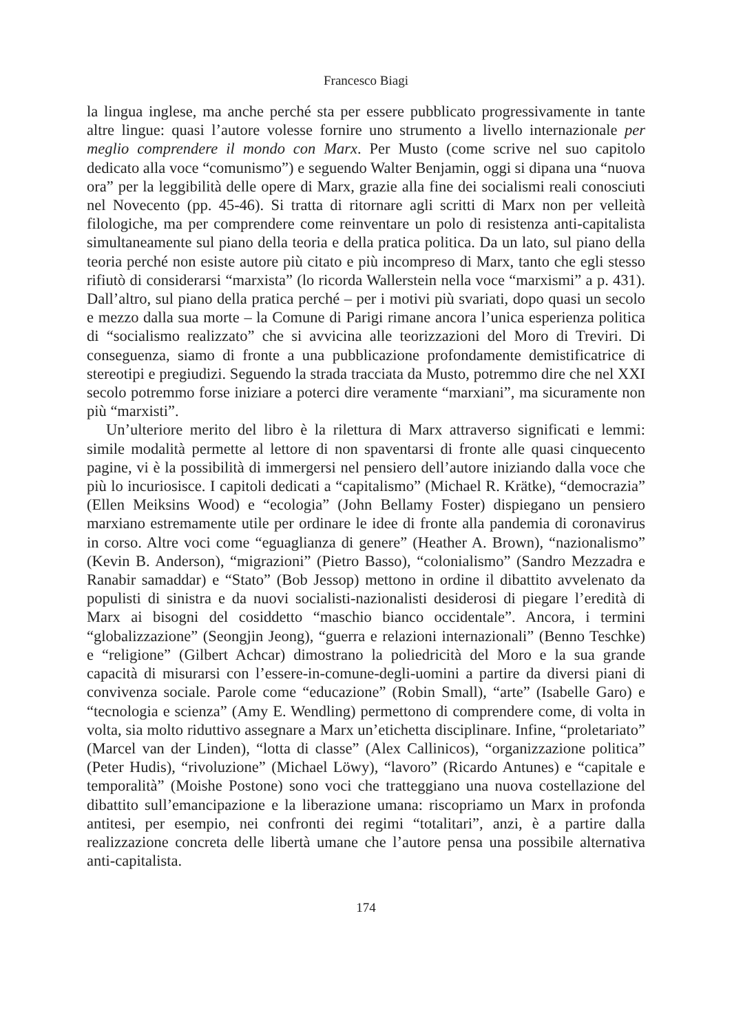Francesco Biagi
la lingua inglese, ma anche perché sta per essere pubblicato progressivamente in tante altre lingue: quasi l’autore volesse fornire uno strumento a livello internazionale per meglio comprendere il mondo con Marx. Per Musto (come scrive nel suo capitolo dedicato alla voce “comunismo”) e seguendo Walter Benjamin, oggi si dipana una “nuova ora” per la leggibilità delle opere di Marx, grazie alla fine dei socialismi reali conosciuti nel Novecento (pp. 45-46). Si tratta di ritornare agli scritti di Marx non per velleità filologiche, ma per comprendere come reinventare un polo di resistenza anti-capitalista simultaneamente sul piano della teoria e della pratica politica. Da un lato, sul piano della teoria perché non esiste autore più citato e più incompreso di Marx, tanto che egli stesso rifiutò di considerarsi “marxista” (lo ricorda Wallerstein nella voce “marxismi” a p. 431). Dall’altro, sul piano della pratica perché – per i motivi più svariati, dopo quasi un secolo e mezzo dalla sua morte – la Comune di Parigi rimane ancora l’unica esperienza politica di “socialismo realizzato” che si avvicina alle teorizzazioni del Moro di Treviri. Di conseguenza, siamo di fronte a una pubblicazione profondamente demistificatrice di stereotipi e pregiudizi. Seguendo la strada tracciata da Musto, potremmo dire che nel XXI secolo potremmo forse iniziare a poterci dire veramente “marxiani”, ma sicuramente non più “marxisti”.
Un’ulteriore merito del libro è la rilettura di Marx attraverso significati e lemmi: simile modalità permette al lettore di non spaventarsi di fronte alle quasi cinquecento pagine, vi è la possibilità di immergersi nel pensiero dell’autore iniziando dalla voce che più lo incuriosisce. I capitoli dedicati a “capitalismo” (Michael R. Krätke), “democrazia” (Ellen Meiksins Wood) e “ecologia” (John Bellamy Foster) dispiegano un pensiero marxiano estremamente utile per ordinare le idee di fronte alla pandemia di coronavirus in corso. Altre voci come “eguaglianza di genere” (Heather A. Brown), “nazionalismo” (Kevin B. Anderson), “migrazioni” (Pietro Basso), “colonialismo” (Sandro Mezzadra e Ranabir samaddar) e “Stato” (Bob Jessop) mettono in ordine il dibattito avvelenato da populisti di sinistra e da nuovi socialisti-nazionalisti desiderosi di piegare l’eredità di Marx ai bisogni del cosiddetto “maschio bianco occidentale”. Ancora, i termini “globalizzazione” (Seongjin Jeong), “guerra e relazioni internazionali” (Benno Teschke) e “religione” (Gilbert Achcar) dimostrano la poliedricità del Moro e la sua grande capacità di misurarsi con l’essere-in-comune-degli-uomini a partire da diversi piani di convivenza sociale. Parole come “educazione” (Robin Small), “arte” (Isabelle Garo) e “tecnologia e scienza” (Amy E. Wendling) permettono di comprendere come, di volta in volta, sia molto riduttivo assegnare a Marx un’etichetta disciplinare. Infine, “proletariato” (Marcel van der Linden), “lotta di classe” (Alex Callinicos), “organizzazione politica” (Peter Hudis), “rivoluzione” (Michael Löwy), “lavoro” (Ricardo Antunes) e “capitale e temporalità” (Moishe Postone) sono voci che tratteggiano una nuova costellazione del dibattito sull’emancipazione e la liberazione umana: riscopriamo un Marx in profonda antitesi, per esempio, nei confronti dei regimi “totalitari”, anzi, è a partire dalla realizzazione concreta delle libertà umane che l’autore pensa una possibile alternativa anti-capitalista.
174